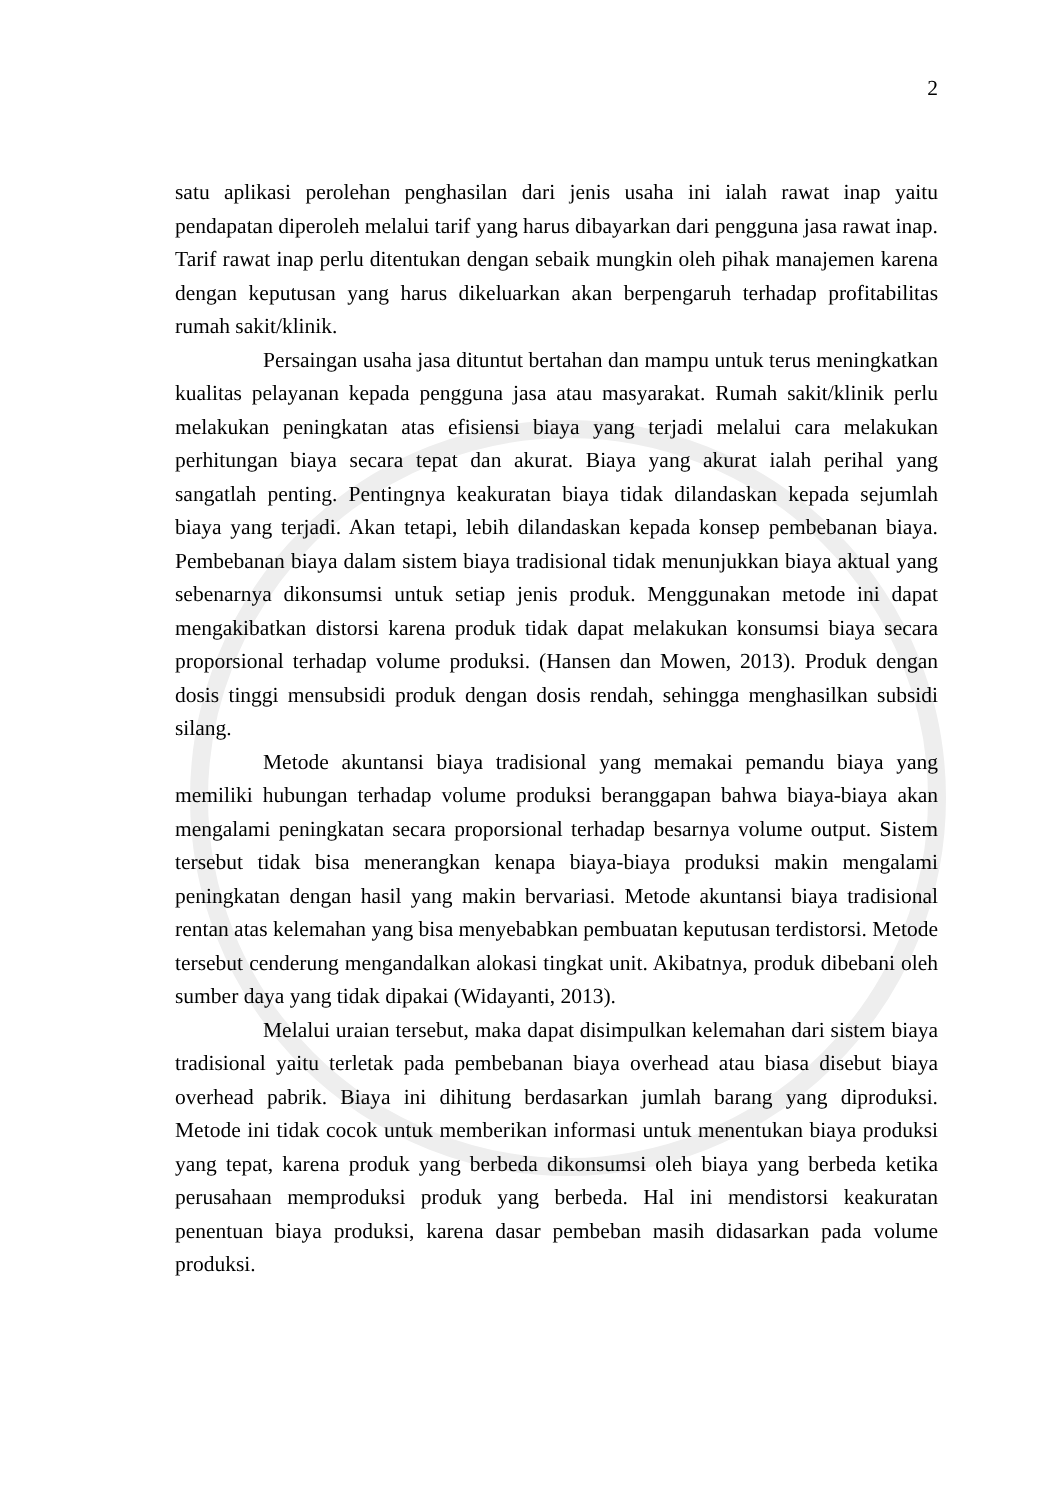2
satu aplikasi perolehan penghasilan dari jenis usaha ini ialah rawat inap yaitu pendapatan diperoleh melalui tarif yang harus dibayarkan dari pengguna jasa rawat inap. Tarif rawat inap perlu ditentukan dengan sebaik mungkin oleh pihak manajemen karena dengan keputusan yang harus dikeluarkan akan berpengaruh terhadap profitabilitas rumah sakit/klinik.
Persaingan usaha jasa dituntut bertahan dan mampu untuk terus meningkatkan kualitas pelayanan kepada pengguna jasa atau masyarakat. Rumah sakit/klinik perlu melakukan peningkatan atas efisiensi biaya yang terjadi melalui cara melakukan perhitungan biaya secara tepat dan akurat. Biaya yang akurat ialah perihal yang sangatlah penting. Pentingnya keakuratan biaya tidak dilandaskan kepada sejumlah biaya yang terjadi. Akan tetapi, lebih dilandaskan kepada konsep pembebanan biaya. Pembebanan biaya dalam sistem biaya tradisional tidak menunjukkan biaya aktual yang sebenarnya dikonsumsi untuk setiap jenis produk. Menggunakan metode ini dapat mengakibatkan distorsi karena produk tidak dapat melakukan konsumsi biaya secara proporsional terhadap volume produksi. (Hansen dan Mowen, 2013). Produk dengan dosis tinggi mensubsidi produk dengan dosis rendah, sehingga menghasilkan subsidi silang.
Metode akuntansi biaya tradisional yang memakai pemandu biaya yang memiliki hubungan terhadap volume produksi beranggapan bahwa biaya-biaya akan mengalami peningkatan secara proporsional terhadap besarnya volume output. Sistem tersebut tidak bisa menerangkan kenapa biaya-biaya produksi makin mengalami peningkatan dengan hasil yang makin bervariasi. Metode akuntansi biaya tradisional rentan atas kelemahan yang bisa menyebabkan pembuatan keputusan terdistorsi. Metode tersebut cenderung mengandalkan alokasi tingkat unit. Akibatnya, produk dibebani oleh sumber daya yang tidak dipakai (Widayanti, 2013).
Melalui uraian tersebut, maka dapat disimpulkan kelemahan dari sistem biaya tradisional yaitu terletak pada pembebanan biaya overhead atau biasa disebut biaya overhead pabrik. Biaya ini dihitung berdasarkan jumlah barang yang diproduksi. Metode ini tidak cocok untuk memberikan informasi untuk menentukan biaya produksi yang tepat, karena produk yang berbeda dikonsumsi oleh biaya yang berbeda ketika perusahaan memproduksi produk yang berbeda. Hal ini mendistorsi keakuratan penentuan biaya produksi, karena dasar pembeban masih didasarkan pada volume produksi.